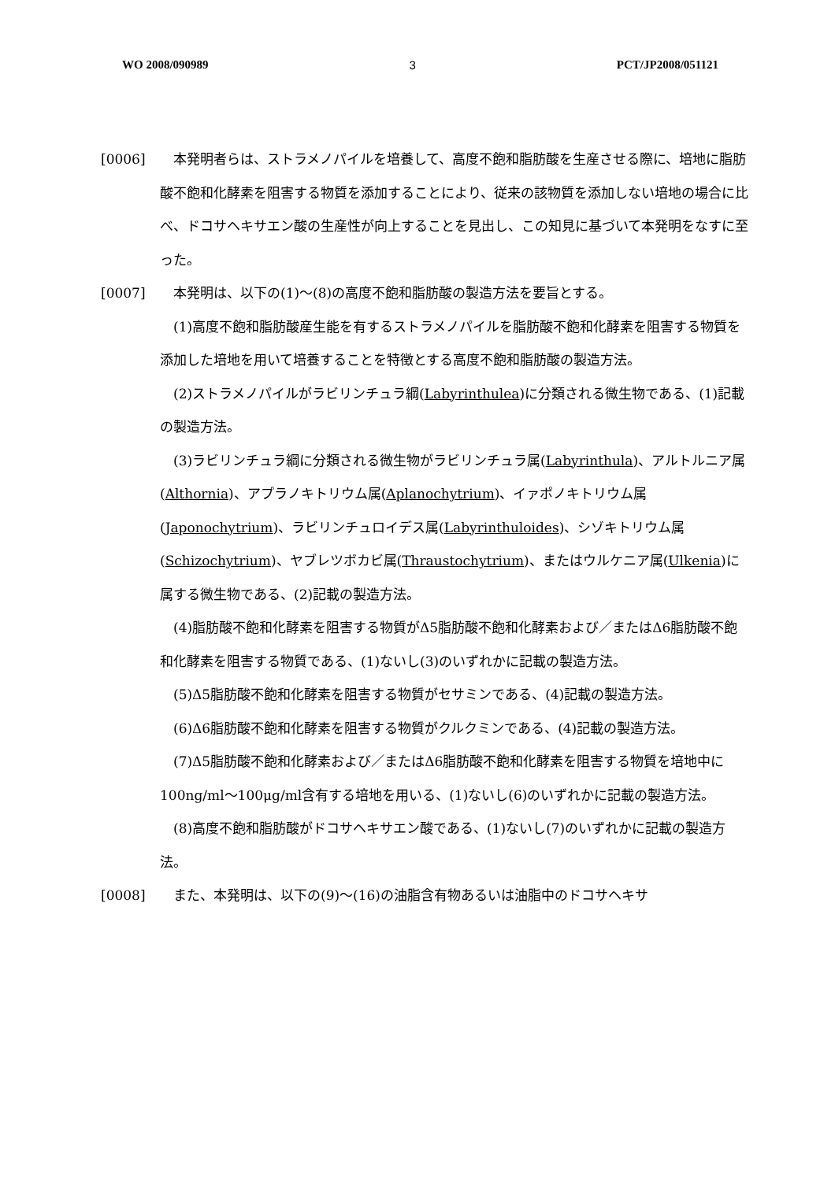WO 2008/090989 3 PCT/JP2008/051121
[0006] 本発明者らは、ストラメノパイルを培養して、高度不飽和脂肪酸を生産させる際に、培地に脂肪酸不飽和化酵素を阻害する物質を添加することにより、従来の該物質を添加しない培地の場合に比べ、ドコサヘキサエン酸の生産性が向上することを見出し、この知見に基づいて本発明をなすに至った。
[0007] 本発明は、以下の(1)～(8)の高度不飽和脂肪酸の製造方法を要旨とする。
(1)高度不飽和脂肪酸産生能を有するストラメノパイルを脂肪酸不飽和化酵素を阻害する物質を添加した培地を用いて培養することを特徴とする高度不飽和脂肪酸の製造方法。
(2)ストラメノパイルがラビリンチュラ綱(Labyrinthulea)に分類される微生物である、(1)記載の製造方法。
(3)ラビリンチュラ綱に分類される微生物がラビリンチュラ属(Labyrinthula)、アルトルニア属(Althornia)、アプラノキトリウム属(Aplanochytrium)、イァポノキトリウム属(Japonochytrium)、ラビリンチュロイデス属(Labyrinthuloides)、シゾキトリウム属(Schizochytrium)、ヤブレツボカビ属(Thraustochytrium)、またはウルケニア属(Ulkenia)に属する微生物である、(2)記載の製造方法。
(4)脂肪酸不飽和化酵素を阻害する物質がΔ5脂肪酸不飽和化酵素および／またはΔ6脂肪酸不飽和化酵素を阻害する物質である、(1)ないし(3)のいずれかに記載の製造方法。
(5)Δ5脂肪酸不飽和化酵素を阻害する物質がセサミンである、(4)記載の製造方法。
(6)Δ6脂肪酸不飽和化酵素を阻害する物質がクルクミンである、(4)記載の製造方法。
(7)Δ5脂肪酸不飽和化酵素および／またはΔ6脂肪酸不飽和化酵素を阻害する物質を培地中に100ng/ml～100μg/ml含有する培地を用いる、(1)ないし(6)のいずれかに記載の製造方法。
(8)高度不飽和脂肪酸がドコサヘキサエン酸である、(1)ないし(7)のいずれかに記載の製造方法。
[0008] また、本発明は、以下の(9)～(16)の油脂含有物あるいは油脂中のドコサヘキサ